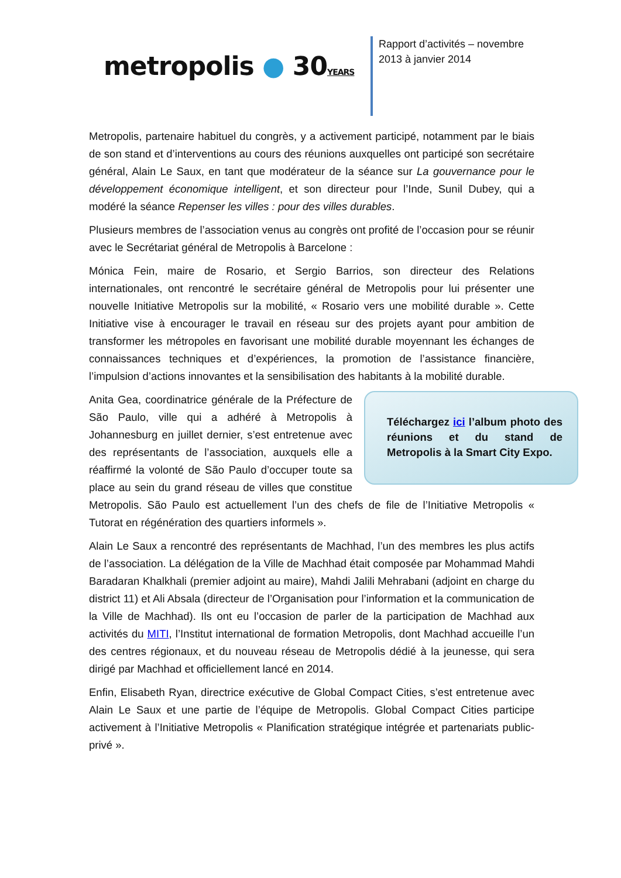metropolis ● 30YEARS
Rapport d’activités – novembre 2013 à janvier 2014
Metropolis, partenaire habituel du congrès, y a activement participé, notamment par le biais de son stand et d’interventions au cours des réunions auxquelles ont participé son secrétaire général, Alain Le Saux, en tant que modérateur de la séance sur La gouvernance pour le développement économique intelligent, et son directeur pour l’Inde, Sunil Dubey, qui a modéré la séance Repenser les villes : pour des villes durables.
Plusieurs membres de l’association venus au congrès ont profité de l’occasion pour se réunir avec le Secrétariat général de Metropolis à Barcelone :
Mónica Fein, maire de Rosario, et Sergio Barrios, son directeur des Relations internationales, ont rencontré le secrétaire général de Metropolis pour lui présenter une nouvelle Initiative Metropolis sur la mobilité, « Rosario vers une mobilité durable ». Cette Initiative vise à encourager le travail en réseau sur des projets ayant pour ambition de transformer les métropoles en favorisant une mobilité durable moyennant les échanges de connaissances techniques et d’expériences, la promotion de l’assistance financière, l’impulsion d’actions innovantes et la sensibilisation des habitants à la mobilité durable.
Téléchargez ici l’album photo des réunions et du stand de Metropolis à la Smart City Expo.
Anita Gea, coordinatrice générale de la Préfecture de São Paulo, ville qui a adhéré à Metropolis à Johannesburg en juillet dernier, s’est entretenue avec des représentants de l’association, auxquels elle a réaffirmé la volonté de São Paulo d’occuper toute sa place au sein du grand réseau de villes que constitue Metropolis. São Paulo est actuellement l’un des chefs de file de l’Initiative Metropolis « Tutorat en régénération des quartiers informels ».
Alain Le Saux a rencontré des représentants de Machhad, l’un des membres les plus actifs de l’association. La délégation de la Ville de Machhad était composée par Mohammad Mahdi Baradaran Khalkhali (premier adjoint au maire), Mahdi Jalili Mehrabani (adjoint en charge du district 11) et Ali Absala (directeur de l’Organisation pour l’information et la communication de la Ville de Machhad). Ils ont eu l’occasion de parler de la participation de Machhad aux activités du MITI, l’Institut international de formation Metropolis, dont Machhad accueille l’un des centres régionaux, et du nouveau réseau de Metropolis dédié à la jeunesse, qui sera dirigé par Machhad et officiellement lancé en 2014.
Enfin, Elisabeth Ryan, directrice exécutive de Global Compact Cities, s’est entretenue avec Alain Le Saux et une partie de l’équipe de Metropolis. Global Compact Cities participe activement à l’Initiative Metropolis « Planification stratégique intégrée et partenariats public-privé ».